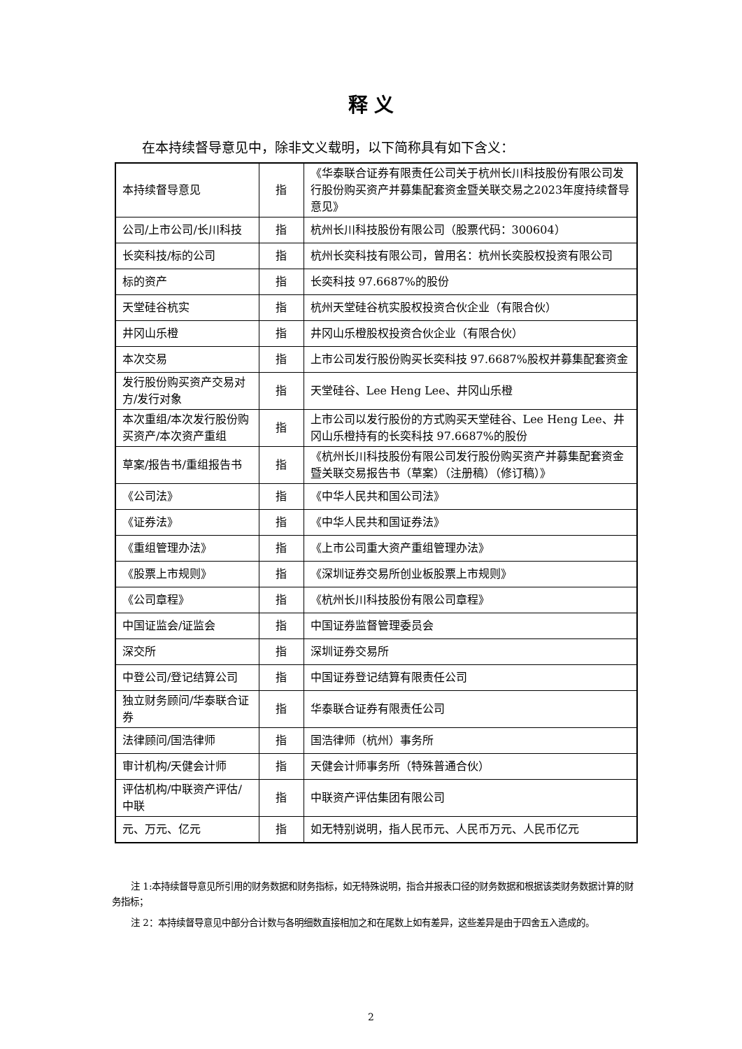释 义
在本持续督导意见中，除非文义载明，以下简称具有如下含义：
| 本持续督导意见 | 指 | 《华泰联合证券有限责任公司关于杭州长川科技股份有限公司发行股份购买资产并募集配套资金暨关联交易之2023年度持续督导意见》 |
| 公司/上市公司/长川科技 | 指 | 杭州长川科技股份有限公司（股票代码：300604） |
| 长奕科技/标的公司 | 指 | 杭州长奕科技有限公司，曾用名：杭州长奕股权投资有限公司 |
| 标的资产 | 指 | 长奕科技 97.6687%的股份 |
| 天堂硅谷杭实 | 指 | 杭州天堂硅谷杭实股权投资合伙企业（有限合伙） |
| 井冈山乐橙 | 指 | 井冈山乐橙股权投资合伙企业（有限合伙） |
| 本次交易 | 指 | 上市公司发行股份购买长奕科技 97.6687%股权并募集配套资金 |
| 发行股份购买资产交易对方/发行对象 | 指 | 天堂硅谷、Lee Heng Lee、井冈山乐橙 |
| 本次重组/本次发行股份购买资产/本次资产重组 | 指 | 上市公司以发行股份的方式购买天堂硅谷、Lee Heng Lee、井冈山乐橙持有的长奕科技 97.6687%的股份 |
| 草案/报告书/重组报告书 | 指 | 《杭州长川科技股份有限公司发行股份购买资产并募集配套资金暨关联交易报告书（草案）（注册稿）（修订稿）》 |
| 《公司法》 | 指 | 《中华人民共和国公司法》 |
| 《证券法》 | 指 | 《中华人民共和国证券法》 |
| 《重组管理办法》 | 指 | 《上市公司重大资产重组管理办法》 |
| 《股票上市规则》 | 指 | 《深圳证券交易所创业板股票上市规则》 |
| 《公司章程》 | 指 | 《杭州长川科技股份有限公司章程》 |
| 中国证监会/证监会 | 指 | 中国证券监督管理委员会 |
| 深交所 | 指 | 深圳证券交易所 |
| 中登公司/登记结算公司 | 指 | 中国证券登记结算有限责任公司 |
| 独立财务顾问/华泰联合证券 | 指 | 华泰联合证券有限责任公司 |
| 法律顾问/国浩律师 | 指 | 国浩律师（杭州）事务所 |
| 审计机构/天健会计师 | 指 | 天健会计师事务所（特殊普通合伙） |
| 评估机构/中联资产评估/中联 | 指 | 中联资产评估集团有限公司 |
| 元、万元、亿元 | 指 | 如无特别说明，指人民币元、人民币万元、人民币亿元 |
注 1:本持续督导意见所引用的财务数据和财务指标，如无特殊说明，指合并报表口径的财务数据和根据该类财务数据计算的财务指标；
注 2：本持续督导意见中部分合计数与各明细数直接相加之和在尾数上如有差异，这些差异是由于四舍五入造成的。
2